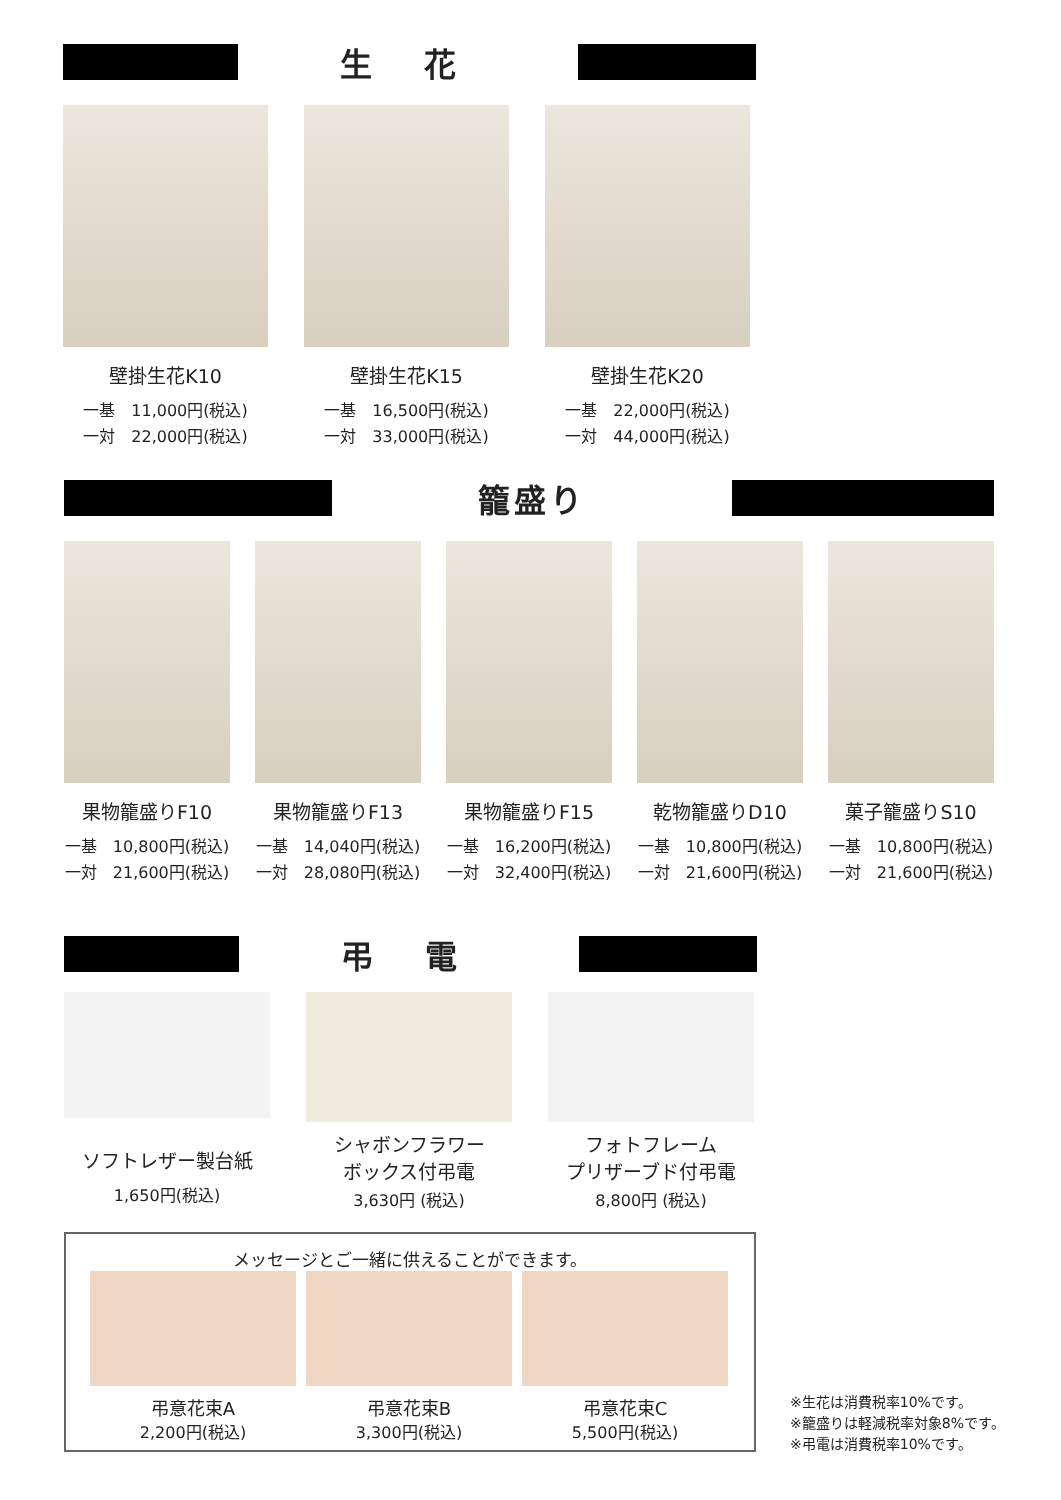生 花
壁掛生花K10
一基　11,000円(税込)
一対　22,000円(税込)
壁掛生花K15
一基　16,500円(税込)
一対　33,000円(税込)
壁掛生花K20
一基　22,000円(税込)
一対　44,000円(税込)
籠盛り
果物籠盛りF10
一基　10,800円(税込)
一対　21,600円(税込)
果物籠盛りF13
一基　14,040円(税込)
一対　28,080円(税込)
果物籠盛りF15
一基　16,200円(税込)
一対　32,400円(税込)
乾物籠盛りD10
一基　10,800円(税込)
一対　21,600円(税込)
菓子籠盛りS10
一基　10,800円(税込)
一対　21,600円(税込)
弔 電
ソフトレザー製台紙
1,650円(税込)
シャボンフラワー
ボックス付弔電
3,630円 (税込)
フォトフレーム
プリザーブド付弔電
8,800円 (税込)
メッセージとご一緒に供えることができます。
弔意花束A
2,200円(税込)
弔意花束B
3,300円(税込)
弔意花束C
5,500円(税込)
※生花は消費税率10%です。
※籠盛りは軽減税率対象8%です。
※弔電は消費税率10%です。